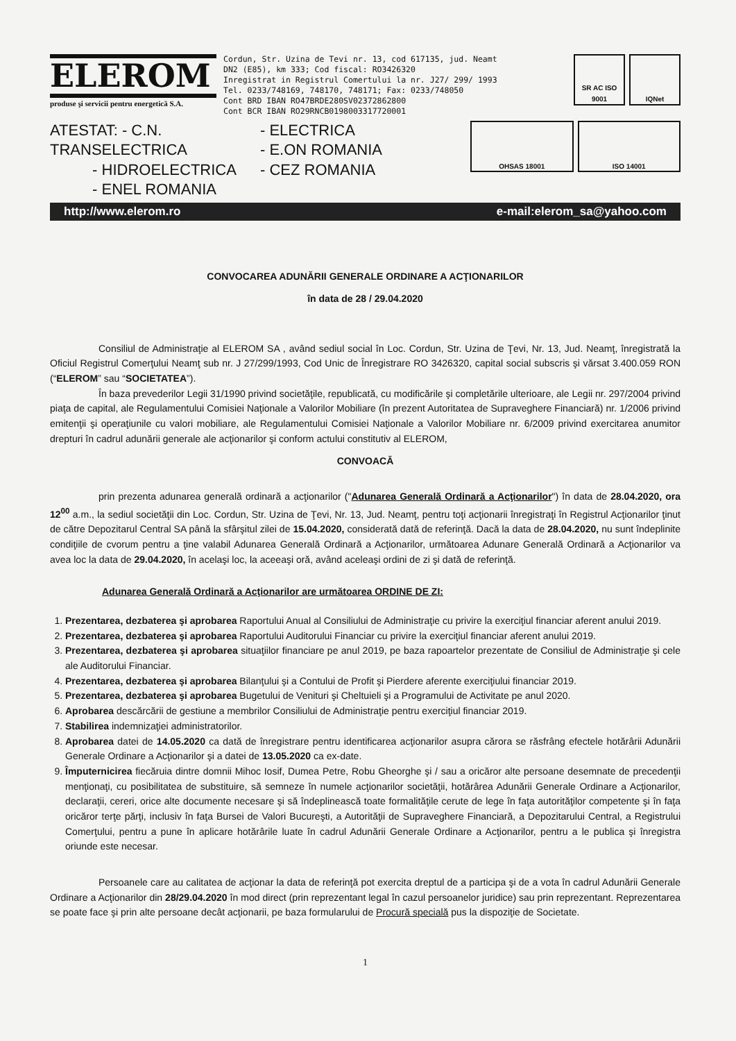ELEROM
produse şi servicii pentru energetică S.A.
Cordun, Str. Uzina de Tevi nr. 13, cod 617135, jud. Neamt
DN2 (E85), km 333; Cod fiscal: RO3426320
Inregistrat in Registrul Comertului la nr. J27/ 299/ 1993
Tel. 0233/748169, 748170, 748171; Fax: 0233/748050
Cont BRD IBAN RO47BRDE280SV02372862800
Cont BCR IBAN RO29RNCB0198003317720001
SR AC ISO 9001
IQNet
ATESTAT: - C.N. TRANSELECTRICA
- HIDROELECTRICA
- ENEL ROMANIA
- ELECTRICA
- E.ON ROMANIA
- CEZ ROMANIA
OHSAS 18001 ISO 14001
http://www.elerom.ro e-mail:elerom_sa@yahoo.com
CONVOCAREA ADUNĂRII GENERALE ORDINARE A ACŢIONARILOR
în data de 28 / 29.04.2020
Consiliul de Administraţie al ELEROM SA , având sediul social în Loc. Cordun, Str. Uzina de Ţevi, Nr. 13, Jud. Neamţ, înregistrată la Oficiul Registrul Comerţului Neamţ sub nr. J 27/299/1993, Cod Unic de Înregistrare RO 3426320, capital social subscris şi vărsat 3.400.059 RON (“ELEROM” sau “SOCIETATEA”).
În baza prevederilor Legii 31/1990 privind societăţile, republicată, cu modificările şi completările ulterioare, ale Legii nr. 297/2004 privind piaţa de capital, ale Regulamentului Comisiei Naţionale a Valorilor Mobiliare (în prezent Autoritatea de Supraveghere Financiară) nr. 1/2006 privind emitenţii şi operaţiunile cu valori mobiliare, ale Regulamentului Comisiei Naţionale a Valorilor Mobiliare nr. 6/2009 privind exercitarea anumitor drepturi în cadrul adunării generale ale acţionarilor şi conform actului constitutiv al ELEROM,
CONVOACĂ
prin prezenta adunarea generală ordinară a acţionarilor ("Adunarea Generală Ordinară a Acţionarilor") în data de 28.04.2020, ora 12<sup>00</sup> a.m., la sediul societăţii din Loc. Cordun, Str. Uzina de Ţevi, Nr. 13, Jud. Neamţ, pentru toţi acţionarii înregistraţi în Registrul Acţionarilor ţinut de către Depozitarul Central SA până la sfârşitul zilei de 15.04.2020, considerată dată de referinţă. Dacă la data de 28.04.2020, nu sunt îndeplinite condiţiile de cvorum pentru a ţine valabil Adunarea Generală Ordinară a Acţionarilor, următoarea Adunare Generală Ordinară a Acţionarilor va avea loc la data de 29.04.2020, în acelaşi loc, la aceeaşi oră, având aceleaşi ordini de zi şi dată de referinţă.
Adunarea Generală Ordinară a Acţionarilor are următoarea ORDINE DE ZI:
1. Prezentarea, dezbaterea şi aprobarea Raportului Anual al Consiliului de Administraţie cu privire la exerciţiul financiar aferent anului 2019.
2. Prezentarea, dezbaterea şi aprobarea Raportului Auditorului Financiar cu privire la exerciţiul financiar aferent anului 2019.
3. Prezentarea, dezbaterea şi aprobarea situaţiilor financiare pe anul 2019, pe baza rapoartelor prezentate de Consiliul de Administraţie şi cele ale Auditorului Financiar.
4. Prezentarea, dezbaterea şi aprobarea Bilanţului şi a Contului de Profit şi Pierdere aferente exerciţiului financiar 2019.
5. Prezentarea, dezbaterea şi aprobarea Bugetului de Venituri şi Cheltuieli şi a Programului de Activitate pe anul 2020.
6. Aprobarea descărcării de gestiune a membrilor Consiliului de Administraţie pentru exerciţiul financiar 2019.
7. Stabilirea indemnizaţiei administratorilor.
8. Aprobarea datei de 14.05.2020 ca dată de înregistrare pentru identificarea acţionarilor asupra cărora se răsfrâng efectele hotărârii Adunării Generale Ordinare a Acţionarilor şi a datei de 13.05.2020 ca ex-date.
9. Împuternicirea fiecăruia dintre domnii Mihoc Iosif, Dumea Petre, Robu Gheorghe şi / sau a oricăror alte persoane desemnate de precedenţii menţionaţi, cu posibilitatea de substituire, să semneze în numele acţionarilor societăţii, hotărârea Adunării Generale Ordinare a Acţionarilor, declaraţii, cereri, orice alte documente necesare şi să îndeplinească toate formalităţile cerute de lege în faţa autorităţilor competente şi în faţa oricăror terţe părţi, inclusiv în faţa Bursei de Valori Bucureşti, a Autorităţii de Supraveghere Financiară, a Depozitarului Central, a Registrului Comerţului, pentru a pune în aplicare hotărârile luate în cadrul Adunării Generale Ordinare a Acţionarilor, pentru a le publica şi înregistra oriunde este necesar.
Persoanele care au calitatea de acţionar la data de referinţă pot exercita dreptul de a participa şi de a vota în cadrul Adunării Generale Ordinare a Acţionarilor din 28/29.04.2020 în mod direct (prin reprezentant legal în cazul persoanelor juridice) sau prin reprezentant. Reprezentarea se poate face şi prin alte persoane decât acţionarii, pe baza formularului de Procură specială pus la dispoziţie de Societate.
1